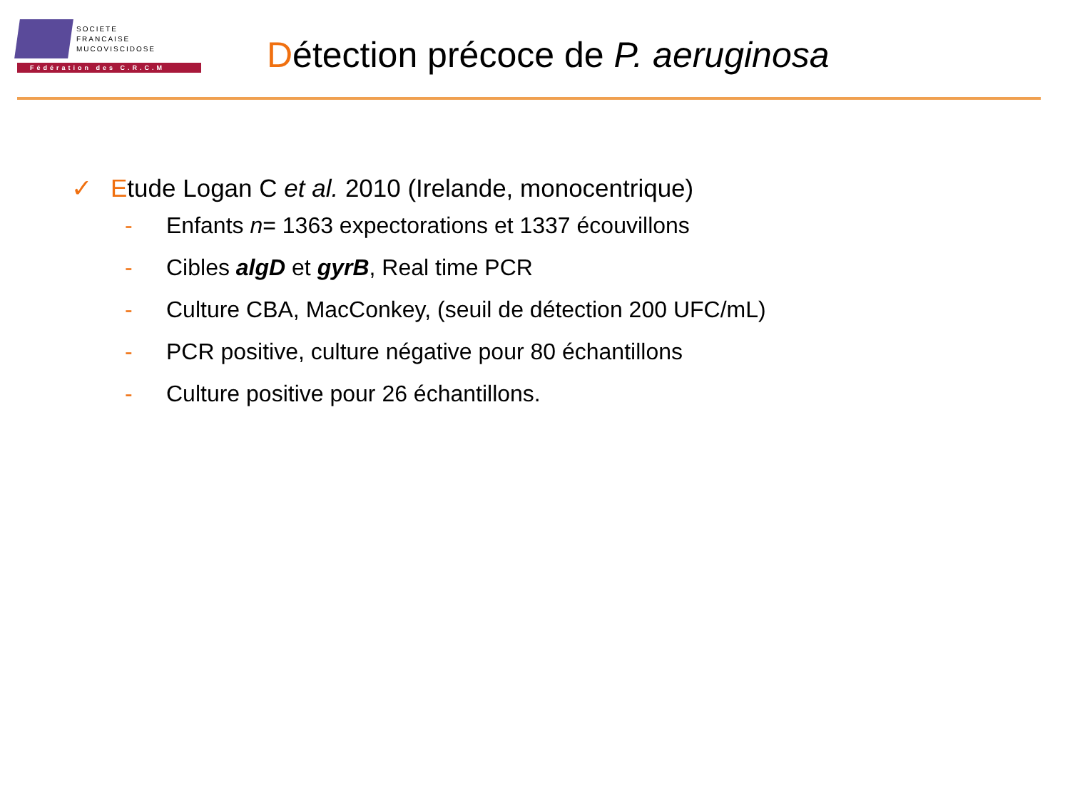SOCIETE
FRANCAISE
MUCOVISCIDOSE
Fédération des C.R.C.M
Détection précoce de P. aeruginosa
✓ Etude Logan C et al. 2010 (Irelande, monocentrique)
- Enfants n= 1363 expectorations et 1337 écouvillons
- Cibles algD et gyrB, Real time PCR
- Culture CBA, MacConkey, (seuil de détection 200 UFC/mL)
- PCR positive, culture négative pour 80 échantillons
- Culture positive pour 26 échantillons.